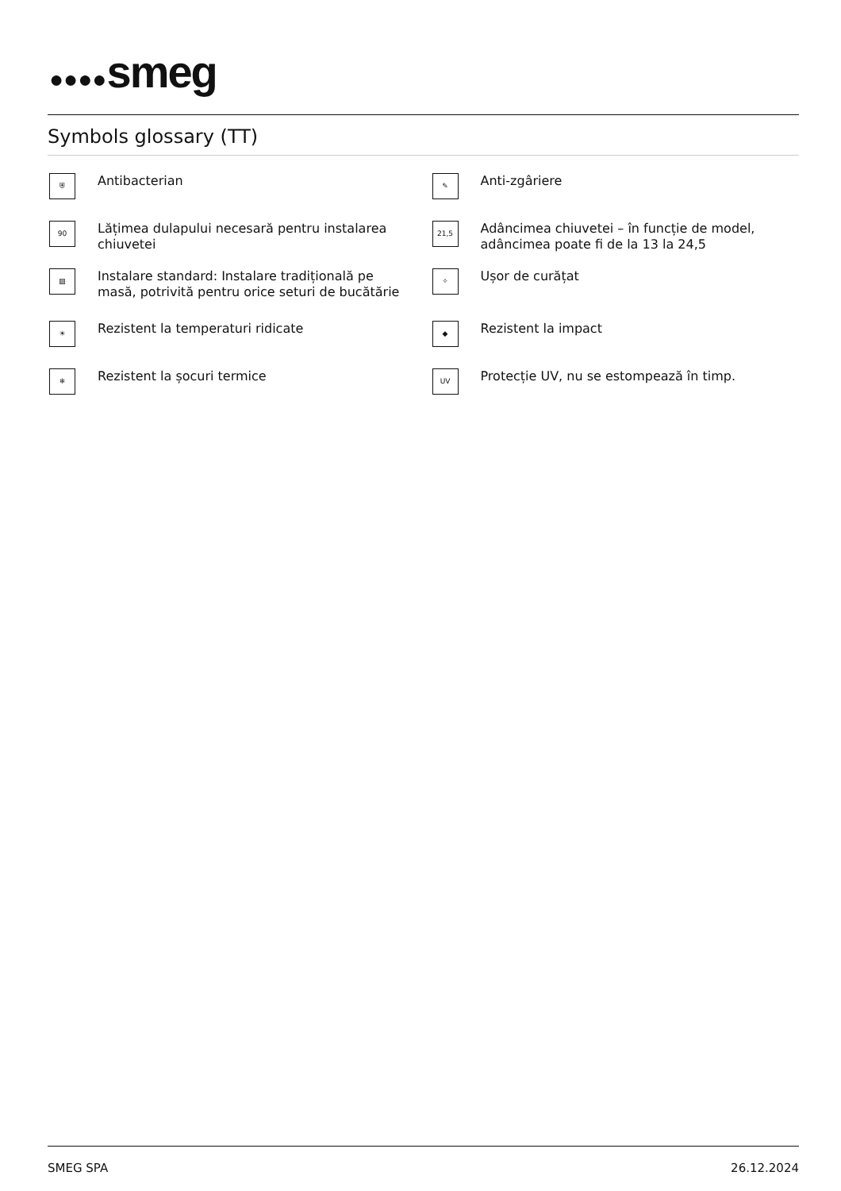●●●●smeg
Symbols glossary (TT)
⛨
Antibacterian
✎
Anti-zgâriere
90
Lățimea dulapului necesară pentru instalarea chiuvetei
21,5
Adâncimea chiuvetei – în funcție de model, adâncimea poate fi de la 13 la 24,5
▨
Instalare standard: Instalare tradițională pe masă, potrivită pentru orice seturi de bucătărie
✧
Ușor de curățat
☀
Rezistent la temperaturi ridicate
◆
Rezistent la impact
❄
Rezistent la șocuri termice
UV
Protecție UV, nu se estompează în timp.
SMEG SPA 26.12.2024